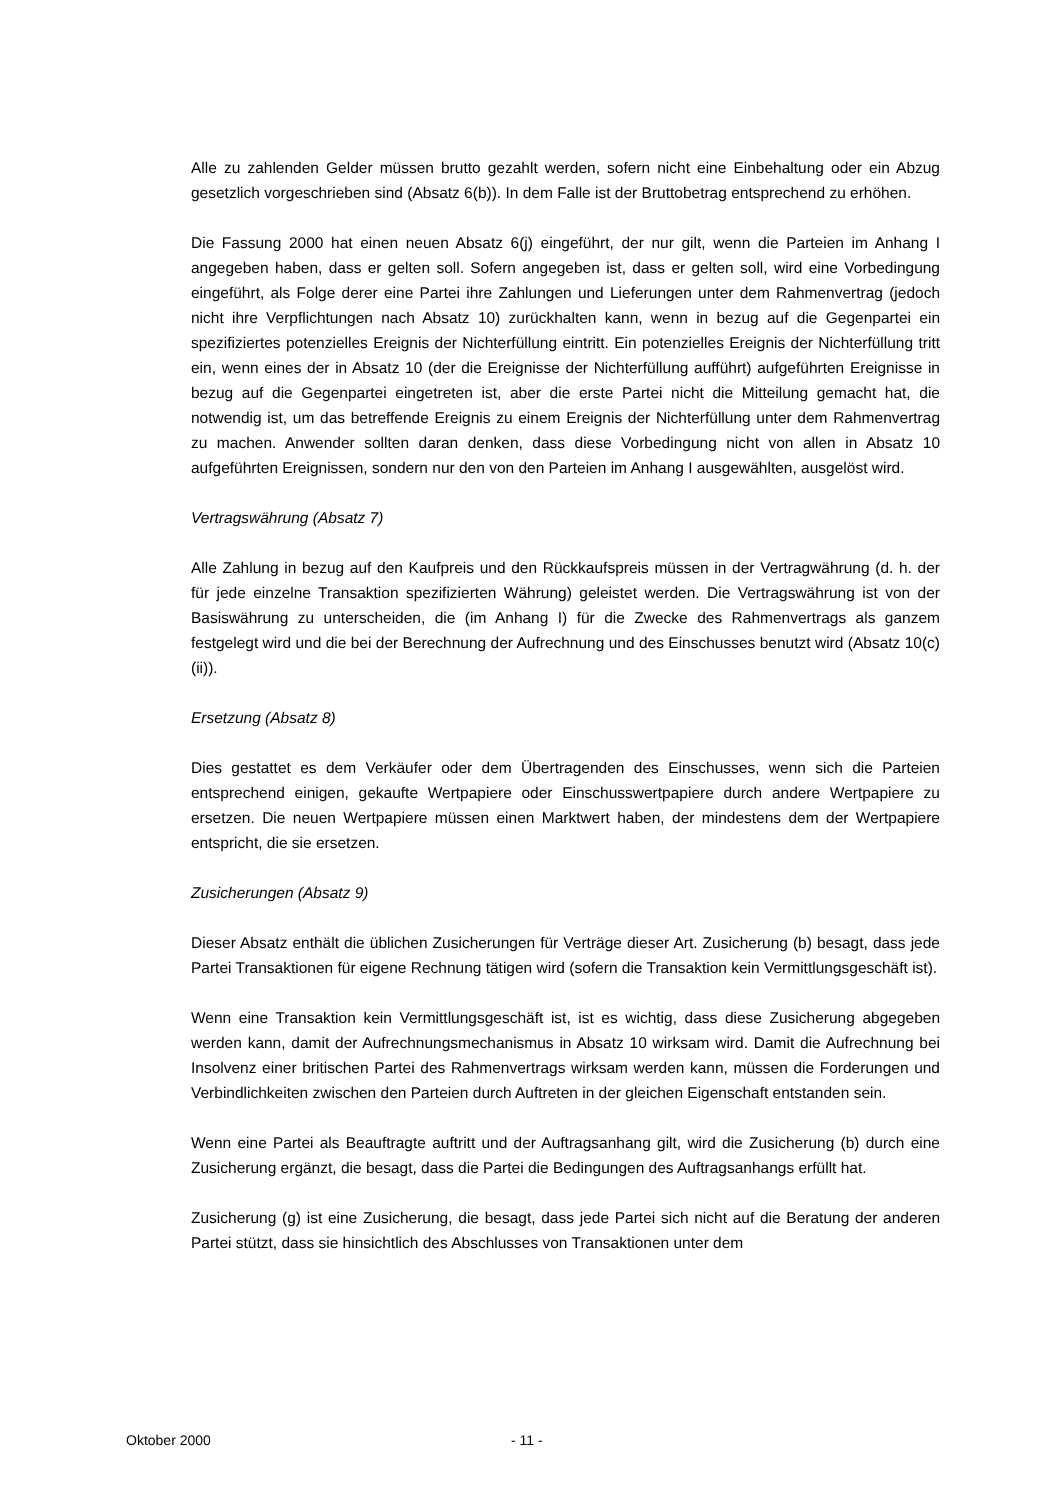Alle zu zahlenden Gelder müssen brutto gezahlt werden, sofern nicht eine Einbehaltung oder ein Abzug gesetzlich vorgeschrieben sind (Absatz 6(b)). In dem Falle ist der Bruttobetrag entsprechend zu erhöhen.
Die Fassung 2000 hat einen neuen Absatz 6(j) eingeführt, der nur gilt, wenn die Parteien im Anhang I angegeben haben, dass er gelten soll. Sofern angegeben ist, dass er gelten soll, wird eine Vorbedingung eingeführt, als Folge derer eine Partei ihre Zahlungen und Lieferungen unter dem Rahmenvertrag (jedoch nicht ihre Verpflichtungen nach Absatz 10) zurückhalten kann, wenn in bezug auf die Gegenpartei ein spezifiziertes potenzielles Ereignis der Nichterfüllung eintritt. Ein potenzielles Ereignis der Nichterfüllung tritt ein, wenn eines der in Absatz 10 (der die Ereignisse der Nichterfüllung aufführt) aufgeführten Ereignisse in bezug auf die Gegenpartei eingetreten ist, aber die erste Partei nicht die Mitteilung gemacht hat, die notwendig ist, um das betreffende Ereignis zu einem Ereignis der Nichterfüllung unter dem Rahmenvertrag zu machen. Anwender sollten daran denken, dass diese Vorbedingung nicht von allen in Absatz 10 aufgeführten Ereignissen, sondern nur den von den Parteien im Anhang I ausgewählten, ausgelöst wird.
Vertragswährung (Absatz 7)
Alle Zahlung in bezug auf den Kaufpreis und den Rückkaufspreis müssen in der Vertragwährung (d. h. der für jede einzelne Transaktion spezifizierten Währung) geleistet werden. Die Vertragswährung ist von der Basiswährung zu unterscheiden, die (im Anhang I) für die Zwecke des Rahmenvertrags als ganzem festgelegt wird und die bei der Berechnung der Aufrechnung und des Einschusses benutzt wird (Absatz 10(c)(ii)).
Ersetzung (Absatz 8)
Dies gestattet es dem Verkäufer oder dem Übertragenden des Einschusses, wenn sich die Parteien entsprechend einigen, gekaufte Wertpapiere oder Einschusswertpapiere durch andere Wertpapiere zu ersetzen. Die neuen Wertpapiere müssen einen Marktwert haben, der mindestens dem der Wertpapiere entspricht, die sie ersetzen.
Zusicherungen (Absatz 9)
Dieser Absatz enthält die üblichen Zusicherungen für Verträge dieser Art. Zusicherung (b) besagt, dass jede Partei Transaktionen für eigene Rechnung tätigen wird (sofern die Transaktion kein Vermittlungsgeschäft ist).
Wenn eine Transaktion kein Vermittlungsgeschäft ist, ist es wichtig, dass diese Zusicherung abgegeben werden kann, damit der Aufrechnungsmechanismus in Absatz 10 wirksam wird. Damit die Aufrechnung bei Insolvenz einer britischen Partei des Rahmenvertrags wirksam werden kann, müssen die Forderungen und Verbindlichkeiten zwischen den Parteien durch Auftreten in der gleichen Eigenschaft entstanden sein.
Wenn eine Partei als Beauftragte auftritt und der Auftragsanhang gilt, wird die Zusicherung (b) durch eine Zusicherung ergänzt, die besagt, dass die Partei die Bedingungen des Auftragsanhangs erfüllt hat.
Zusicherung (g) ist eine Zusicherung, die besagt, dass jede Partei sich nicht auf die Beratung der anderen Partei stützt, dass sie hinsichtlich des Abschlusses von Transaktionen unter dem
Oktober 2000 - 11 -